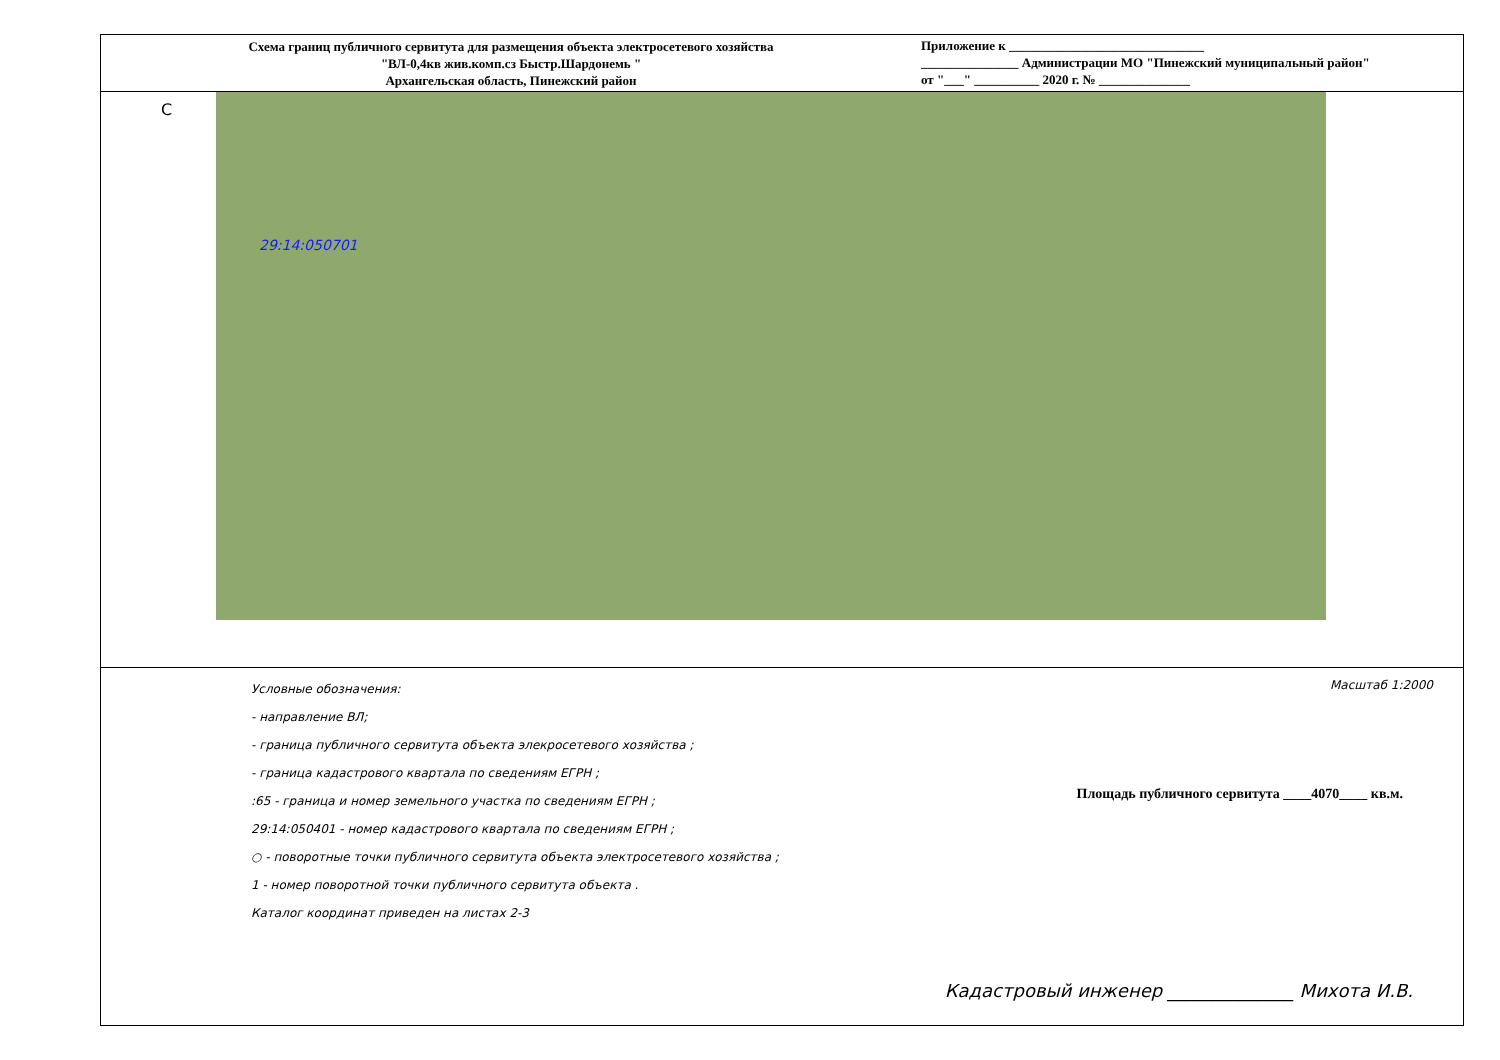Схема границ публичного сервитута для размещения объекта электросетевого хозяйства
"ВЛ-0,4кв жив.комп.сз Быстр.Шардонемь "
Архангельская область, Пинежский район
Приложение к ______________________________
_______________ Администрации МО "Пинежский муниципальный район"
от "___" __________ 2020 г. № ______________
С
29:14:050701
Масштаб 1:2000
Условные обозначения:
- направление ВЛ;
- граница публичного сервитута объекта элекросетевого хозяйства ;
- граница кадастрового квартала по сведениям ЕГРН ;
:65 - граница и номер земельного участка по сведениям ЕГРН ;
29:14:050401 - номер кадастрового квартала по сведениям ЕГРН ;
○ - поворотные точки публичного сервитута объекта электросетевого хозяйства ;
1 - номер поворотной точки публичного сервитута объекта .
Каталог координат приведен на листах 2-3
Площадь публичного сервитута ____4070____ кв.м.
Кадастровый инженер ______________ Михота И.В.